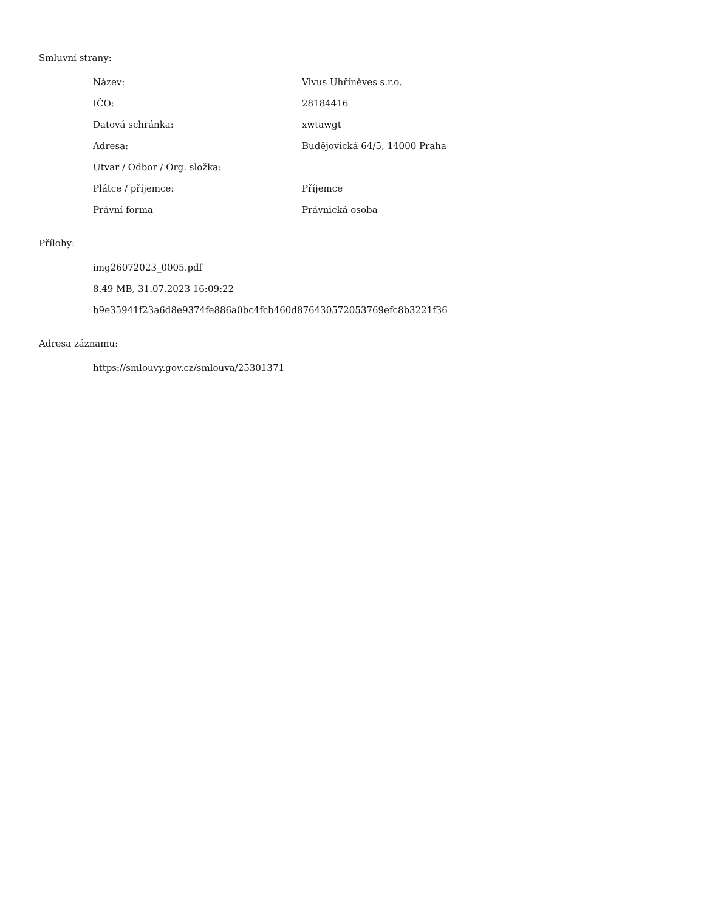Smluvní strany:
| Název: | Vivus Uhříněves s.r.o. |
| IČO: | 28184416 |
| Datová schránka: | xwtawgt |
| Adresa: | Budějovická 64/5, 14000 Praha |
| Útvar / Odbor / Org. složka: | |
| Plátce / příjemce: | Příjemce |
| Právní forma | Právnická osoba |
Přílohy:
img26072023_0005.pdf
8.49 MB, 31.07.2023 16:09:22
b9e35941f23a6d8e9374fe886a0bc4fcb460d876430572053769efc8b3221f36
Adresa záznamu:
https://smlouvy.gov.cz/smlouva/25301371